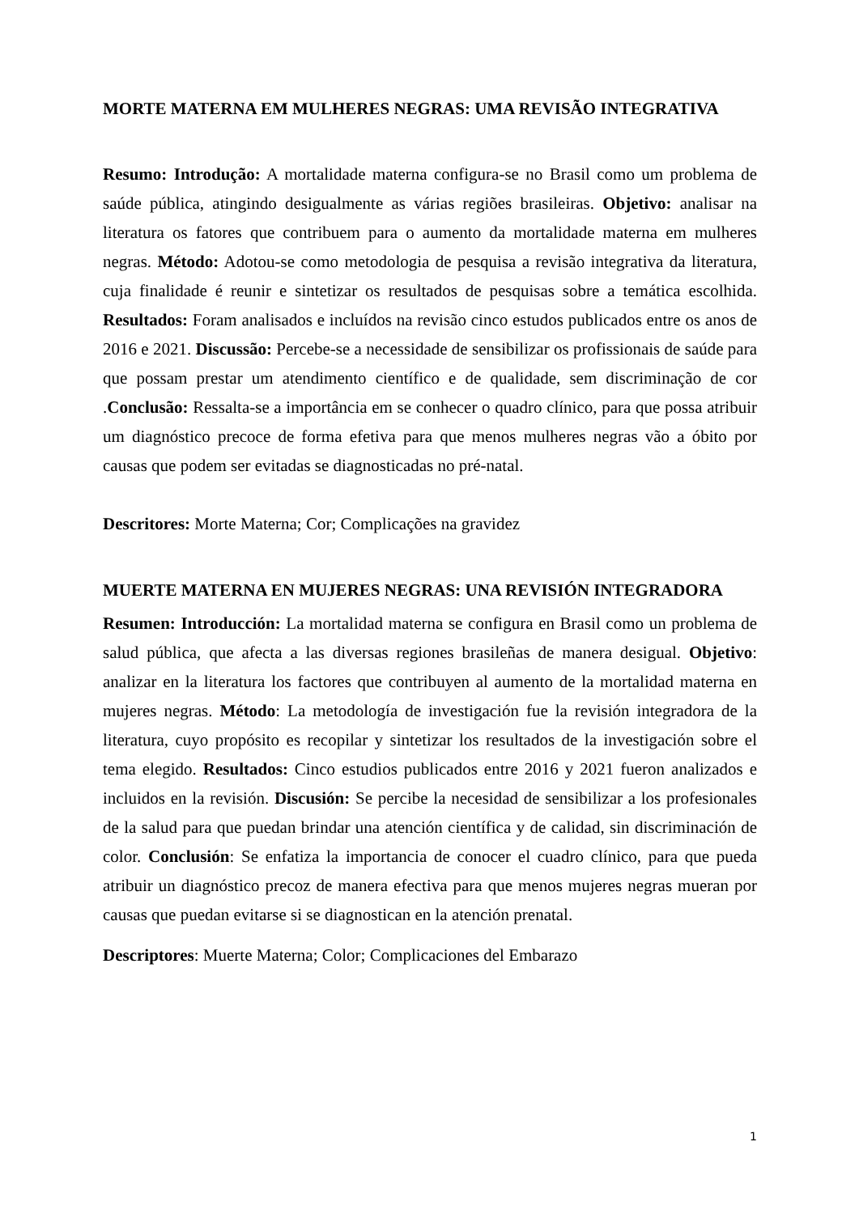MORTE MATERNA EM MULHERES NEGRAS: UMA REVISÃO INTEGRATIVA
Resumo: Introdução: A mortalidade materna configura-se no Brasil como um problema de saúde pública, atingindo desigualmente as várias regiões brasileiras. Objetivo: analisar na literatura os fatores que contribuem para o aumento da mortalidade materna em mulheres negras. Método: Adotou-se como metodologia de pesquisa a revisão integrativa da literatura, cuja finalidade é reunir e sintetizar os resultados de pesquisas sobre a temática escolhida. Resultados: Foram analisados e incluídos na revisão cinco estudos publicados entre os anos de 2016 e 2021. Discussão: Percebe-se a necessidade de sensibilizar os profissionais de saúde para que possam prestar um atendimento científico e de qualidade, sem discriminação de cor .Conclusão: Ressalta-se a importância em se conhecer o quadro clínico, para que possa atribuir um diagnóstico precoce de forma efetiva para que menos mulheres negras vão a óbito por causas que podem ser evitadas se diagnosticadas no pré-natal.
Descritores: Morte Materna; Cor; Complicações na gravidez
MUERTE MATERNA EN MUJERES NEGRAS: UNA REVISIÓN INTEGRADORA
Resumen: Introducción: La mortalidad materna se configura en Brasil como un problema de salud pública, que afecta a las diversas regiones brasileñas de manera desigual. Objetivo: analizar en la literatura los factores que contribuyen al aumento de la mortalidad materna en mujeres negras. Método: La metodología de investigación fue la revisión integradora de la literatura, cuyo propósito es recopilar y sintetizar los resultados de la investigación sobre el tema elegido. Resultados: Cinco estudios publicados entre 2016 y 2021 fueron analizados e incluidos en la revisión. Discusión: Se percibe la necesidad de sensibilizar a los profesionales de la salud para que puedan brindar una atención científica y de calidad, sin discriminación de color. Conclusión: Se enfatiza la importancia de conocer el cuadro clínico, para que pueda atribuir un diagnóstico precoz de manera efectiva para que menos mujeres negras mueran por causas que puedan evitarse si se diagnostican en la atención prenatal.
Descriptores: Muerte Materna; Color; Complicaciones del Embarazo
1